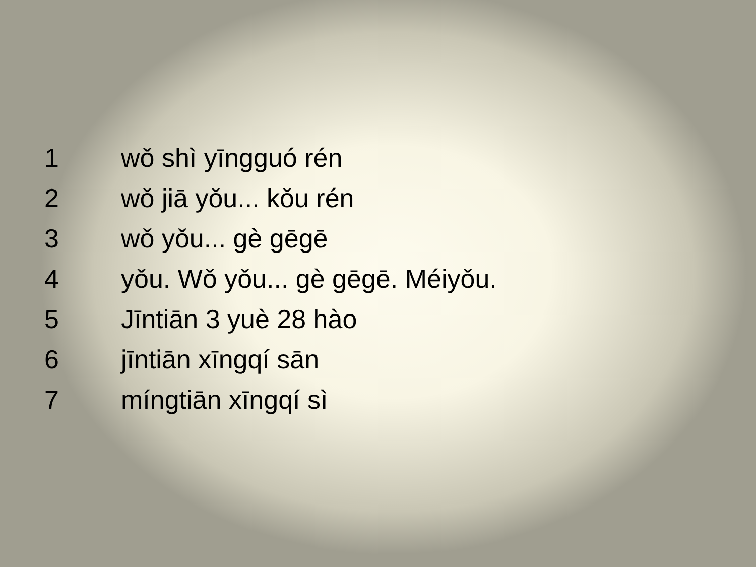1 wǒ shì yīngguó rén
2 wǒ jiā yǒu... kǒu rén
3 wǒ yǒu... gè gēgē
4 yǒu. Wǒ yǒu... gè gēgē. Méiyǒu.
5 Jīntiān 3 yuè 28 hào
6 jīntiān xīngqí sān
7 míngtiān xīngqí sì